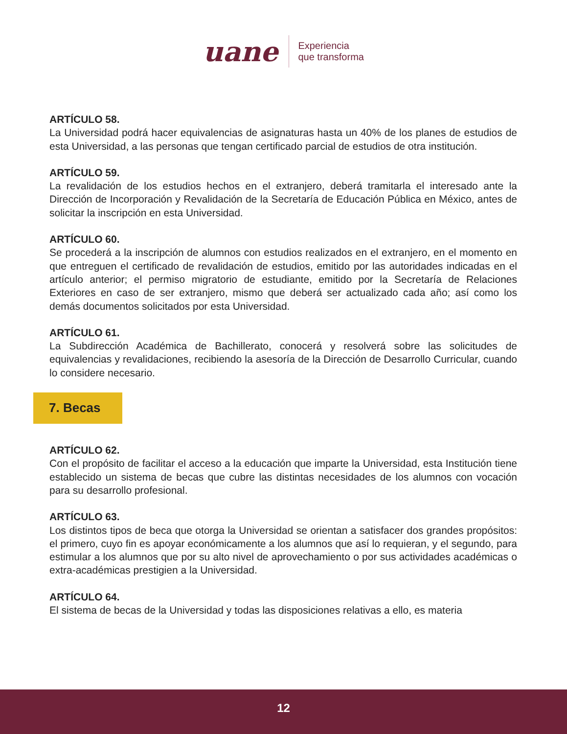uane
Experiencia
que transforma
ARTÍCULO 58.
La Universidad podrá hacer equivalencias de asignaturas hasta un 40% de los planes de estudios de esta Universidad, a las personas que tengan certificado parcial de estudios de otra institución.
ARTÍCULO 59.
La revalidación de los estudios hechos en el extranjero, deberá tramitarla el interesado ante la Dirección de Incorporación y Revalidación de la Secretaría de Educación Pública en México, antes de solicitar la inscripción en esta Universidad.
ARTÍCULO 60.
Se procederá a la inscripción de alumnos con estudios realizados en el extranjero, en el momento en que entreguen el certificado de revalidación de estudios, emitido por las autoridades indicadas en el artículo anterior; el permiso migratorio de estudiante, emitido por la Secretaría de Relaciones Exteriores en caso de ser extranjero, mismo que deberá ser actualizado cada año; así como los demás documentos solicitados por esta Universidad.
ARTÍCULO 61.
La Subdirección Académica de Bachillerato, conocerá y resolverá sobre las solicitudes de equivalencias y revalidaciones, recibiendo la asesoría de la Dirección de Desarrollo Curricular, cuando lo considere necesario.
7. Becas
ARTÍCULO 62.
Con el propósito de facilitar el acceso a la educación que imparte la Universidad, esta Institución tiene establecido un sistema de becas que cubre las distintas necesidades de los alumnos con vocación para su desarrollo profesional.
ARTÍCULO 63.
Los distintos tipos de beca que otorga la Universidad se orientan a satisfacer dos grandes propósitos: el primero, cuyo fin es apoyar económicamente a los alumnos que así lo requieran, y el segundo, para estimular a los alumnos que por su alto nivel de aprovechamiento o por sus actividades académicas o extra-académicas prestigien a la Universidad.
ARTÍCULO 64.
El sistema de becas de la Universidad y todas las disposiciones relativas a ello, es materia
12